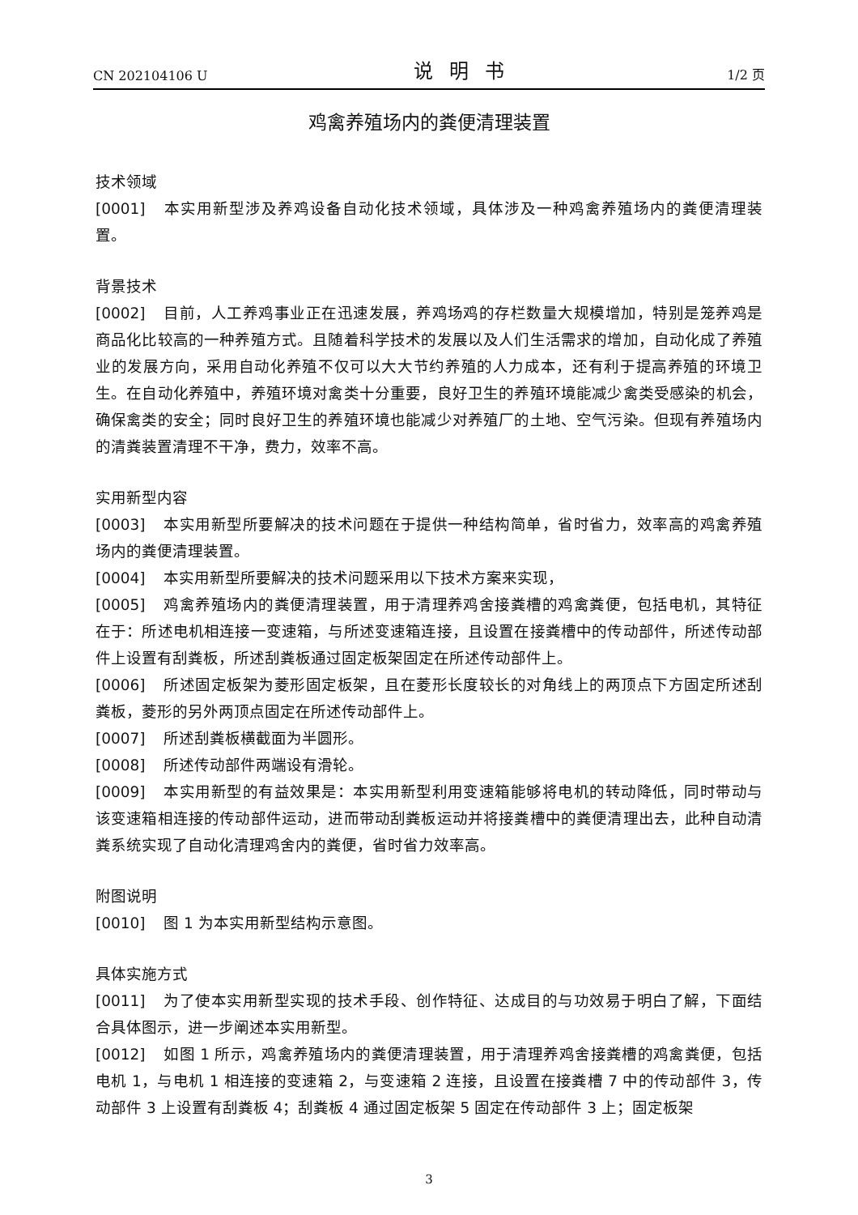CN 202104106 U 说明书 1/2 页
鸡禽养殖场内的粪便清理装置
技术领域
[0001] 本实用新型涉及养鸡设备自动化技术领域，具体涉及一种鸡禽养殖场内的粪便清理装置。
背景技术
[0002] 目前，人工养鸡事业正在迅速发展，养鸡场鸡的存栏数量大规模增加，特别是笼养鸡是商品化比较高的一种养殖方式。且随着科学技术的发展以及人们生活需求的增加，自动化成了养殖业的发展方向，采用自动化养殖不仅可以大大节约养殖的人力成本，还有利于提高养殖的环境卫生。在自动化养殖中，养殖环境对禽类十分重要，良好卫生的养殖环境能减少禽类受感染的机会，确保禽类的安全；同时良好卫生的养殖环境也能减少对养殖厂的土地、空气污染。但现有养殖场内的清粪装置清理不干净，费力，效率不高。
实用新型内容
[0003] 本实用新型所要解决的技术问题在于提供一种结构简单，省时省力，效率高的鸡禽养殖场内的粪便清理装置。
[0004] 本实用新型所要解决的技术问题采用以下技术方案来实现，
[0005] 鸡禽养殖场内的粪便清理装置，用于清理养鸡舍接粪槽的鸡禽粪便，包括电机，其特征在于：所述电机相连接一变速箱，与所述变速箱连接，且设置在接粪槽中的传动部件，所述传动部件上设置有刮粪板，所述刮粪板通过固定板架固定在所述传动部件上。
[0006] 所述固定板架为菱形固定板架，且在菱形长度较长的对角线上的两顶点下方固定所述刮粪板，菱形的另外两顶点固定在所述传动部件上。
[0007] 所述刮粪板横截面为半圆形。
[0008] 所述传动部件两端设有滑轮。
[0009] 本实用新型的有益效果是：本实用新型利用变速箱能够将电机的转动降低，同时带动与该变速箱相连接的传动部件运动，进而带动刮粪板运动并将接粪槽中的粪便清理出去，此种自动清粪系统实现了自动化清理鸡舍内的粪便，省时省力效率高。
附图说明
[0010] 图 1 为本实用新型结构示意图。
具体实施方式
[0011] 为了使本实用新型实现的技术手段、创作特征、达成目的与功效易于明白了解，下面结合具体图示，进一步阐述本实用新型。
[0012] 如图 1 所示，鸡禽养殖场内的粪便清理装置，用于清理养鸡舍接粪槽的鸡禽粪便，包括电机 1，与电机 1 相连接的变速箱 2，与变速箱 2 连接，且设置在接粪槽 7 中的传动部件 3，传动部件 3 上设置有刮粪板 4；刮粪板 4 通过固定板架 5 固定在传动部件 3 上；固定板架
3